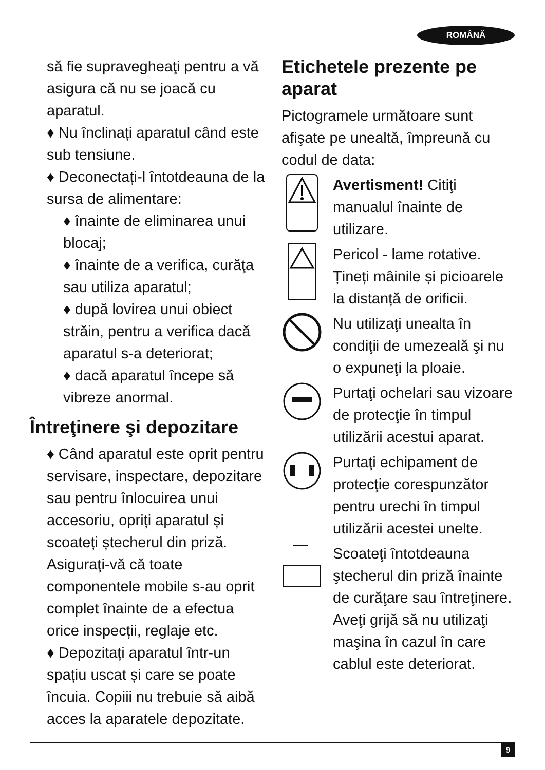ROMÂNĂ
să fie supravegheaţi pentru a vă asigura că nu se joacă cu aparatul.
♦ Nu înclinați aparatul când este sub tensiune.
♦ Deconectați-l întotdeauna de la sursa de alimentare:
♦ înainte de eliminarea unui blocaj;
♦ înainte de a verifica, curăţa sau utiliza aparatul;
♦ după lovirea unui obiect străin, pentru a verifica dacă aparatul s-a deteriorat;
♦ dacă aparatul începe să vibreze anormal.
Întreţinere şi depozitare
♦ Când aparatul este oprit pentru servisare, inspectare, depozitare sau pentru înlocuirea unui accesoriu, opriți aparatul și scoateți ștecherul din priză.
Asiguraţi-vă că toate componentele mobile s-au oprit complet înainte de a efectua orice inspecții, reglaje etc.
♦ Depozitați aparatul într-un spațiu uscat și care se poate încuia. Copiii nu trebuie să aibă acces la aparatele depozitate.
Etichetele prezente pe aparat
Pictogramele următoare sunt afişate pe unealtă, împreună cu codul de data:
Avertisment! Citiţi manualul înainte de utilizare.
Pericol - lame rotative. Țineți mâinile și picioarele la distanță de orificii.
Nu utilizaţi unealta în condiţii de umezeală şi nu o expuneţi la ploaie.
Purtaţi ochelari sau vizoare de protecţie în timpul utilizării acestui aparat.
Purtaţi echipament de protecţie corespunzător pentru urechi în timpul utilizării acestei unelte.
Scoateţi întotdeauna ştecherul din priză înainte de curăţare sau întreţinere. Aveţi grijă să nu utilizaţi maşina în cazul în care cablul este deteriorat.
9